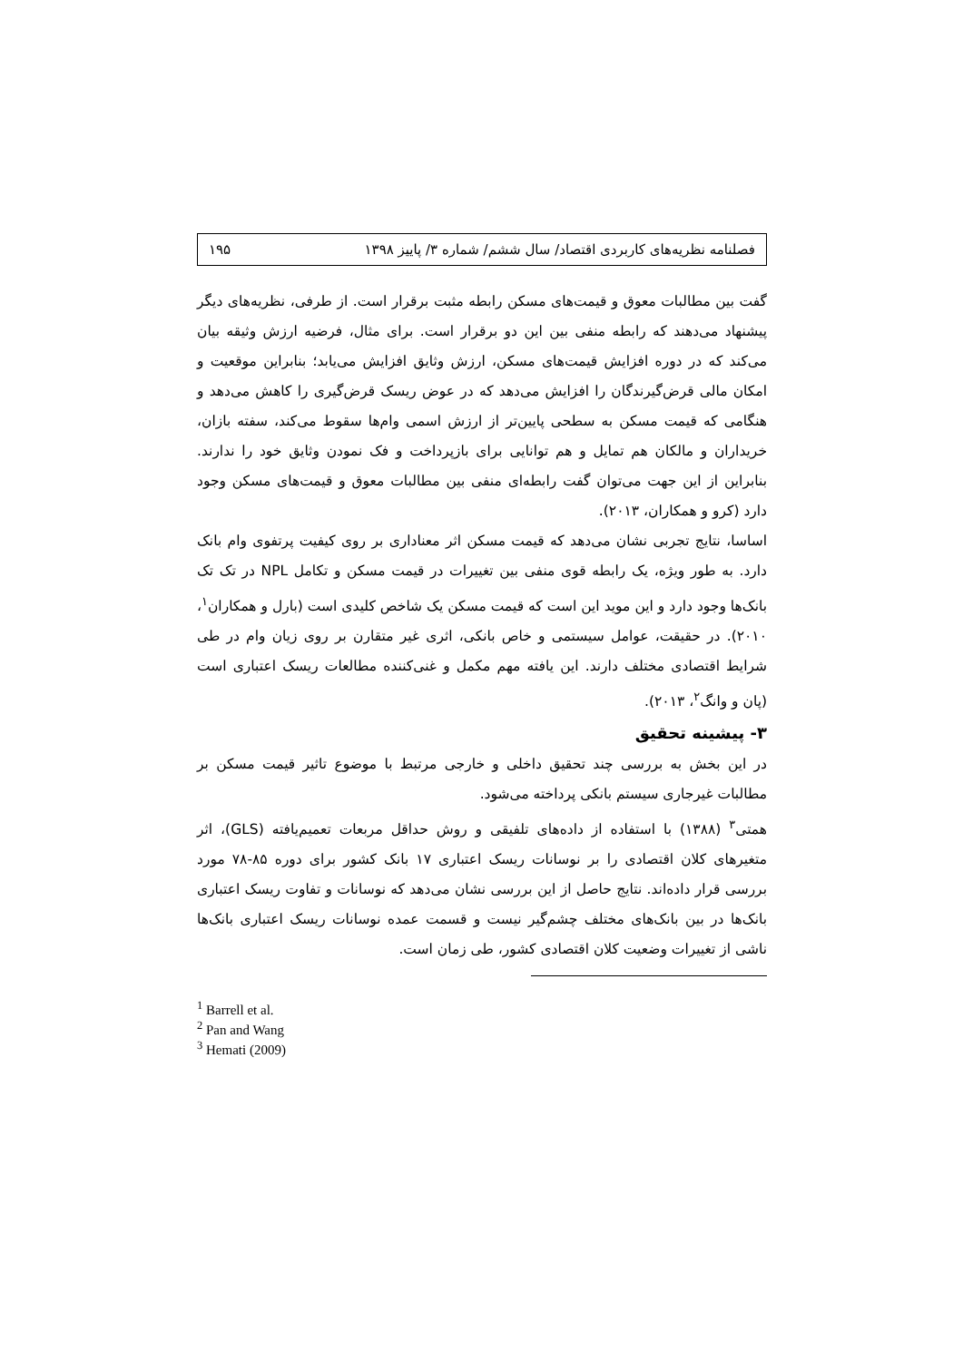فصلنامه نظریه‌های کاربردی اقتصاد/ سال ششم/ شماره ۳/ پاییز ۱۳۹۸ ۱۹۵
گفت بین مطالبات معوق و قیمت‌های مسکن رابطه مثبت برقرار است. از طرفی، نظریه‌های دیگر پیشنهاد می‌دهند که رابطه منفی بین این دو برقرار است. برای مثال، فرضیه ارزش وثیقه بیان می‌کند که در دوره افزایش قیمت‌های مسکن، ارزش وثایق افزایش می‌یابد؛ بنابراین موقعیت و امکان مالی قرض‌گیرندگان را افزایش می‌دهد که در عوض ریسک قرض‌گیری را کاهش می‌دهد و هنگامی که قیمت مسکن به سطحی پایین‌تر از ارزش اسمی وام‌ها سقوط می‌کند، سفته بازان، خریداران و مالکان هم تمایل و هم توانایی برای بازپرداخت و فک نمودن وثایق خود را ندارند. بنابراین از این جهت می‌توان گفت رابطه‌ای منفی بین مطالبات معوق و قیمت‌های مسکن وجود دارد (کرو و همکاران، ۲۰۱۳).
اساسا، نتایج تجربی نشان می‌دهد که قیمت مسکن اثر معناداری بر روی کیفیت پرتفوی وام بانک دارد. به طور ویژه، یک رابطه قوی منفی بین تغییرات در قیمت مسکن و تکامل NPL در تک تک بانک‌ها وجود دارد و این موید این است که قیمت مسکن یک شاخص کلیدی است (بارل و همکاران<sup>۱</sup>، ۲۰۱۰). در حقیقت، عوامل سیستمی و خاص بانکی، اثری غیر متقارن بر روی زیان وام در طی شرایط اقتصادی مختلف دارند. این یافته مهم مکمل و غنی‌کننده مطالعات ریسک اعتباری است (پان و وانگ<sup>۲</sup>، ۲۰۱۳).
۳- پیشینه تحقیق
در این بخش به بررسی چند تحقیق داخلی و خارجی مرتبط با موضوع تاثیر قیمت مسکن بر مطالبات غیرجاری سیستم بانکی پرداخته می‌شود.
همتی<sup>۳</sup> (۱۳۸۸) با استفاده از داده‌های تلفیقی و روش حداقل مربعات تعمیم‌یافته (GLS)، اثر متغیرهای کلان اقتصادی را بر نوسانات ریسک اعتباری ۱۷ بانک کشور برای دوره ۸۵-۷۸ مورد بررسی قرار داده‌اند. نتایج حاصل از این بررسی نشان می‌دهد که نوسانات و تفاوت ریسک اعتباری بانک‌ها در بین بانک‌های مختلف چشم‌گیر نیست و قسمت عمده نوسانات ریسک اعتباری بانک‌ها ناشی از تغییرات وضعیت کلان اقتصادی کشور، طی زمان است.
<sup>1</sup> Barrell et al.
<sup>2</sup> Pan and Wang
<sup>3</sup> Hemati (2009)